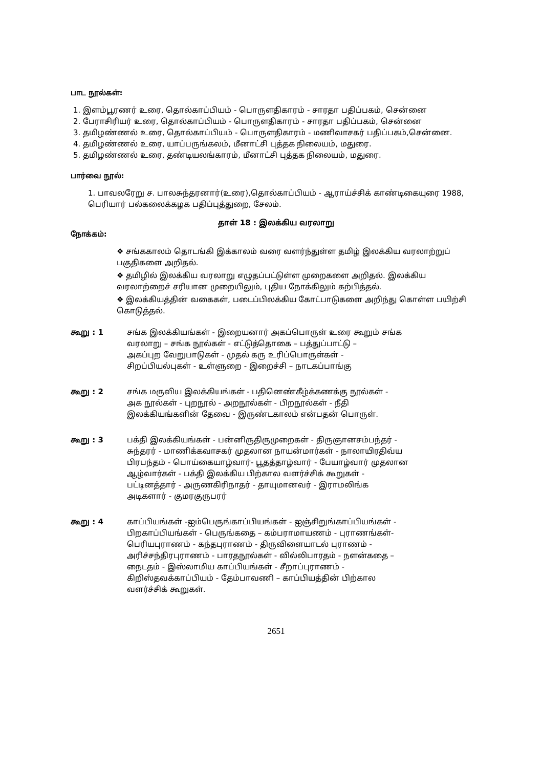பாட நூல்கள்:
1. இளம்பூரணர் உரை, தொல்காப்பியம் - பொருளதிகாரம் - சாரதா பதிப்பகம், சென்னை
2. பேராசிரியர் உரை, தொல்காப்பியம் - பொருளதிகாரம் - சாரதா பதிப்பகம், சென்னை
3. தமிழண்ணல் உரை, தொல்காப்பியம் - பொருளதிகாரம் - மணிவாசகர் பதிப்பகம்,சென்னை.
4. தமிழண்ணல் உரை, யாப்பருங்கலம், மீனாட்சி புத்தக நிலையம், மதுரை.
5. தமிழண்ணல் உரை, தண்டியலங்காரம், மீனாட்சி புத்தக நிலையம், மதுரை.
பார்வை நூல்:
1. பாவலரேறு ச. பாலசுந்தரனார்(உரை),தொல்காப்பியம் - ஆராய்ச்சிக் காண்டிகையுரை 1988, பெரியார் பல்கலைக்கழக பதிப்புத்துறை, சேலம்.
தாள் 18 : இலக்கிய வரலாறு
நோக்கம்:
❖ சங்ககாலம் தொடங்கி இக்காலம் வரை வளர்ந்துள்ள தமிழ் இலக்கிய வரலாற்றுப் பகுதிகளை அறிதல்.
❖ தமிழில் இலக்கிய வரலாறு எழுதப்பட்டுள்ள முறைகளை அறிதல். இலக்கிய வரலாற்றைச் சரியான முறையிலும், புதிய நோக்கிலும் கற்பித்தல்.
❖ இலக்கியத்தின் வகைகள், படைப்பிலக்கிய கோட்பாடுகளை அறிந்து கொள்ள பயிற்சி கொடுத்தல்.
கூறு : 1 சங்க இலக்கியங்கள் - இறையனார் அகப்பொருள் உரை கூறும் சங்க
வரலாறு – சங்க நூல்கள் - எட்டுத்தொகை – பத்துப்பாட்டு –
அகப்புற வேறுபாடுகள் - முதல் கரு உரிப்பொருள்கள் -
சிறப்பியல்புகள் - உள்ளுறை - இறைச்சி – நாடகப்பாங்கு
கூறு : 2 சங்க மருவிய இலக்கியங்கள் - பதினெண்கீழ்க்கணக்கு நூல்கள் -
அக நூல்கள் - புறநூல் - அறநூல்கள் - பிறநூல்கள் - நீதி
இலக்கியங்களின் தேவை - இருண்டகாலம் என்பதன் பொருள்.
கூறு : 3 பக்தி இலக்கியங்கள் - பன்னிருதிருமுறைகள் - திருஞானசம்பந்தர் -
சுந்தரர் - மாணிக்கவாசகர் முதலான நாயன்மார்கள் - நாலாயிரதிவ்ய
பிரபந்தம் - பொய்கையாழ்வார்- பூதத்தாழ்வார் - பேயாழ்வார் முதலான
ஆழ்வார்கள் - பக்தி இலக்கிய பிற்கால வளர்ச்சிக் கூறுகள் -
பட்டினத்தார் - அருணகிரிநாதர் - தாயுமானவர் - இராமலிங்க
அடிகளார் - குமரகுருபரர்
கூறு : 4 காப்பியங்கள் -ஐம்பெருங்காப்பியங்கள் - ஐஞ்சிறுங்காப்பியங்கள் -
பிறகாப்பியங்கள் - பெருங்கதை – கம்பராமாயணம் - புராணங்கள்-
பெரியபுராணம் - கந்தபுராணம் - திருவிளையாடல் புராணம் -
அரிச்சந்திரபுராணம் - பாரதநூல்கள் - வில்லிபாரதம் - நளன்கதை –
நைடதம் - இஸ்லாமிய காப்பியங்கள் - சீறாப்புராணம் -
கிறிஸ்தவக்காப்பியம் - தேம்பாவணி – காப்பியத்தின் பிற்கால
வளர்ச்சிக் கூறுகள்.
2651